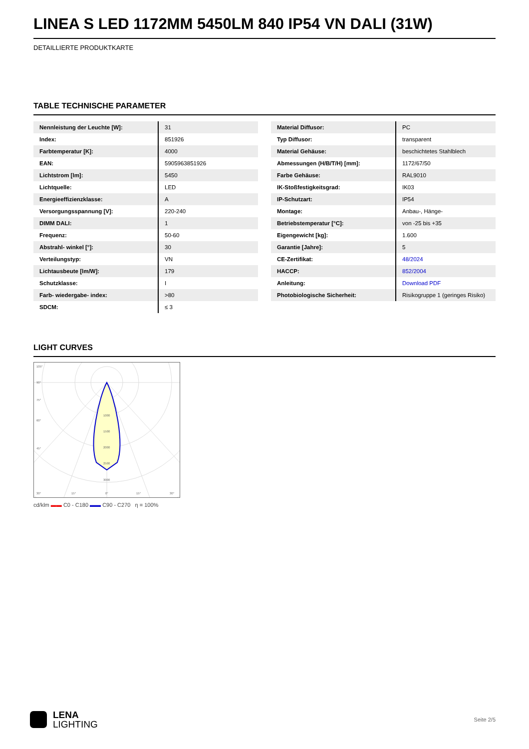LINEA S LED 1172MM 5450LM 840 IP54 VN DALI (31W)
DETAILLIERTE PRODUKTKARTE
TABLE TECHNISCHE PARAMETER
| Nennleistung der Leuchte [W]: | 31 |
| Index: | 851926 |
| Farbtemperatur [K]: | 4000 |
| EAN: | 5905963851926 |
| Lichtstrom [lm]: | 5450 |
| Lichtquelle: | LED |
| Energieeffizienzklasse: | A |
| Versorgungsspannung [V]: | 220-240 |
| DIMM DALI: | 1 |
| Frequenz: | 50-60 |
| Abstrahl- winkel [°]: | 30 |
| Verteilungstyp: | VN |
| Lichtausbeute [lm/W]: | 179 |
| Schutzklasse: | I |
| Farb- wiedergabe- index: | >80 |
| SDCM: | ≤ 3 |
| Material Diffusor: | PC |
| Typ Diffusor: | transparent |
| Material Gehäuse: | beschichtetes Stahlblech |
| Abmessungen (H/B/T/H) [mm]: | 1172/67/50 |
| Farbe Gehäuse: | RAL9010 |
| IK-Stoßfestigkeitsgrad: | IK03 |
| IP-Schutzart: | IP54 |
| Montage: | Anbau-, Hänge- |
| Betriebstemperatur [°C]: | von -25 bis +35 |
| Eigengewicht [kg]: | 1.600 |
| Garantie [Jahre]: | 5 |
| CE-Zertifikat: | 48/2024 |
| HACCP: | 852/2004 |
| Anleitung: | Download PDF |
| Photobiologische Sicherheit: | Risikogruppe 1 (geringes Risiko) |
LIGHT CURVES
105°
90°
75°
60°
45°
1000
1500
2000
2500
3000
30°
15°
0°
15°
30°
cd/klm ▬▬ C0 - C180 ▬▬ C90 - C270 η = 100%
LENA
LIGHTING
Seite 2/5